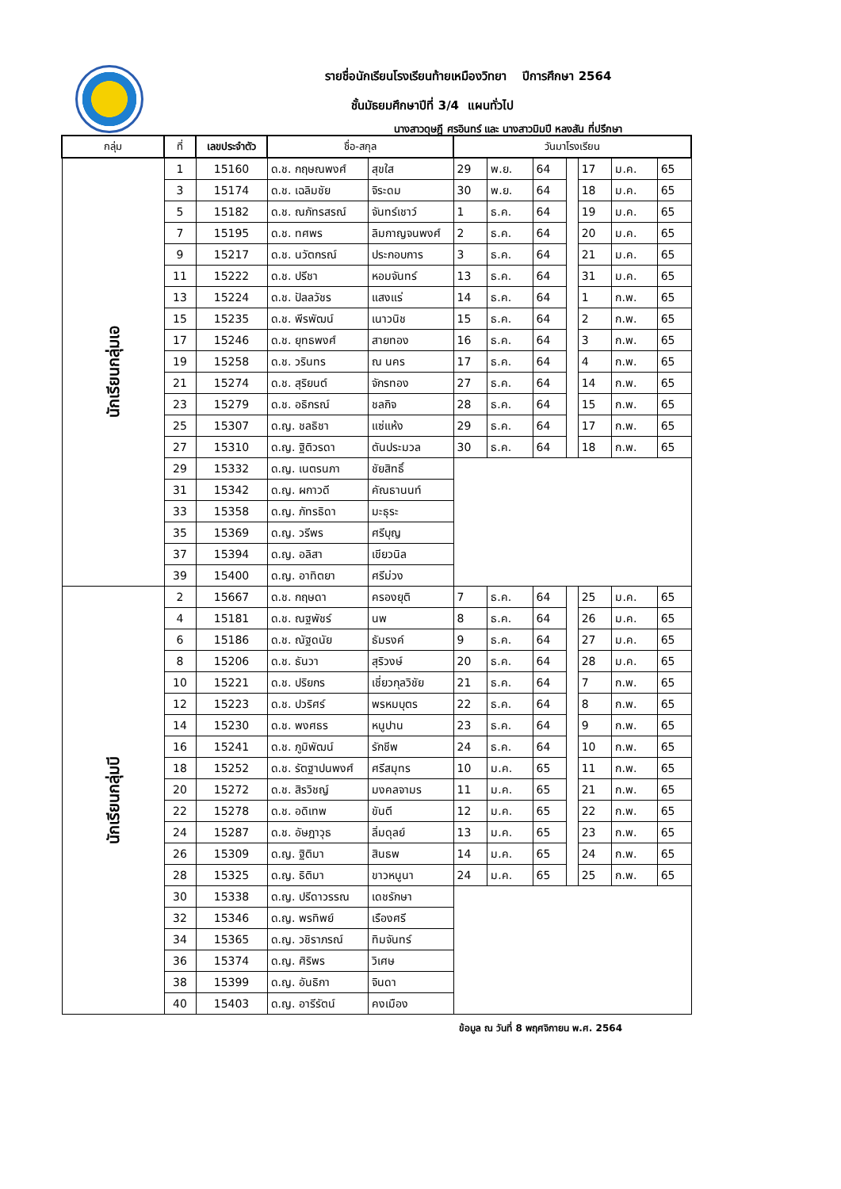รายชื่อนักเรียนโรงเรียนท้ายเหมืองวิทยา ปีการศึกษา 2564
ชั้นมัธยมศึกษาปีที่ 3/4 แผนทั่วไป
นางสาวดุษฎี ศรอินทร์ และ นางสาวมิมปี หลงสัน ที่ปรึกษา
| กลุ่ม | ที่ | เลขประจำตัว | ชื่อ-สกุล | | วันมาโรงเรียน | | | | | | |
| --- | --- | --- | --- | --- | --- | --- | --- | --- | --- | --- | --- |
| นักเรียนกลุ่มเอ | 1 | 15160 | ด.ช. กฤษณพงศ์ | สุขใส | 29 | พ.ย. | 64 | | 17 | ม.ค. | 65 |
| | 3 | 15174 | ด.ช. เฉลิมชัย | จิระดม | 30 | พ.ย. | 64 | | 18 | ม.ค. | 65 |
| | 5 | 15182 | ด.ช. ณภัทรสรณ์ | จันทร์เชาว์ | 1 | ธ.ค. | 64 | | 19 | ม.ค. | 65 |
| | 7 | 15195 | ด.ช. ทศพร | ลิมกาญจนพงศ์ | 2 | ธ.ค. | 64 | | 20 | ม.ค. | 65 |
| | 9 | 15217 | ด.ช. นวัตกรณ์ | ประกอบการ | 3 | ธ.ค. | 64 | | 21 | ม.ค. | 65 |
| | 11 | 15222 | ด.ช. ปรีชา | หอมจันทร์ | 13 | ธ.ค. | 64 | | 31 | ม.ค. | 65 |
| | 13 | 15224 | ด.ช. ปัลลวัชร | แสงแร่ | 14 | ธ.ค. | 64 | | 1 | ก.พ. | 65 |
| | 15 | 15235 | ด.ช. พีรพัฒน์ | เนาวนิช | 15 | ธ.ค. | 64 | | 2 | ก.พ. | 65 |
| | 17 | 15246 | ด.ช. ยุทธพงศ์ | สายทอง | 16 | ธ.ค. | 64 | | 3 | ก.พ. | 65 |
| | 19 | 15258 | ด.ช. วรินทร | ณ นคร | 17 | ธ.ค. | 64 | | 4 | ก.พ. | 65 |
| | 21 | 15274 | ด.ช. สุริยนต์ | จักรทอง | 27 | ธ.ค. | 64 | | 14 | ก.พ. | 65 |
| | 23 | 15279 | ด.ช. อธิกรณ์ | ชลกิจ | 28 | ธ.ค. | 64 | | 15 | ก.พ. | 65 |
| | 25 | 15307 | ด.ญ. ชลธิชา | แซ่แห้ง | 29 | ธ.ค. | 64 | | 17 | ก.พ. | 65 |
| | 27 | 15310 | ด.ญ. ฐิติวรดา | ตันประมวล | 30 | ธ.ค. | 64 | | 18 | ก.พ. | 65 |
| | 29 | 15332 | ด.ญ. เนตรนภา | ชัยสิทธิ์ | | | | | | | |
| | 31 | 15342 | ด.ญ. ผกาวดี | คัณธานนท์ | | | | | | | |
| | 33 | 15358 | ด.ญ. ภัทรธิดา | มะธุระ | | | | | | | |
| | 35 | 15369 | ด.ญ. วรีพร | ศรีบุญ | | | | | | | |
| | 37 | 15394 | ด.ญ. อลิสา | เขียวนิล | | | | | | | |
| | 39 | 15400 | ด.ญ. อาทิตยา | ศรีม่วง | | | | | | | |
| นักเรียนกลุ่มบี | 2 | 15667 | ด.ช. กฤษดา | ครองยุติ | 7 | ธ.ค. | 64 | | 25 | ม.ค. | 65 |
| | 4 | 15181 | ด.ช. ณฐพัชร์ | นพ | 8 | ธ.ค. | 64 | | 26 | ม.ค. | 65 |
| | 6 | 15186 | ด.ช. ณัฐดนัย | ธัมรงค์ | 9 | ธ.ค. | 64 | | 27 | ม.ค. | 65 |
| | 8 | 15206 | ด.ช. ธันวา | สุริวงษ์ | 20 | ธ.ค. | 64 | | 28 | ม.ค. | 65 |
| | 10 | 15221 | ด.ช. ปริยกร | เชี่ยวกุลวิชัย | 21 | ธ.ค. | 64 | | 7 | ก.พ. | 65 |
| | 12 | 15223 | ด.ช. ปวริศร์ | พรหมบุตร | 22 | ธ.ค. | 64 | | 8 | ก.พ. | 65 |
| | 14 | 15230 | ด.ช. พงศธร | หนูปาน | 23 | ธ.ค. | 64 | | 9 | ก.พ. | 65 |
| | 16 | 15241 | ด.ช. ภูมิพัฒน์ | รักชีพ | 24 | ธ.ค. | 64 | | 10 | ก.พ. | 65 |
| | 18 | 15252 | ด.ช. รัตฐาปนพงศ์ | ศรีสมุทร | 10 | ม.ค. | 65 | | 11 | ก.พ. | 65 |
| | 20 | 15272 | ด.ช. สิรวิชญ์ | มงคลจามร | 11 | ม.ค. | 65 | | 21 | ก.พ. | 65 |
| | 22 | 15278 | ด.ช. อดิเทพ | ขันตี | 12 | ม.ค. | 65 | | 22 | ก.พ. | 65 |
| | 24 | 15287 | ด.ช. อัษฎาวุธ | ลิ่มดุลย์ | 13 | ม.ค. | 65 | | 23 | ก.พ. | 65 |
| | 26 | 15309 | ด.ญ. ฐิติมา | สินธพ | 14 | ม.ค. | 65 | | 24 | ก.พ. | 65 |
| | 28 | 15325 | ด.ญ. ธิติมา | ขาวหนูนา | 24 | ม.ค. | 65 | | 25 | ก.พ. | 65 |
| | 30 | 15338 | ด.ญ. ปรีดาวรรณ | เดชรักษา | | | | | | | |
| | 32 | 15346 | ด.ญ. พรทิพย์ | เรืองศรี | | | | | | | |
| | 34 | 15365 | ด.ญ. วชิราภรณ์ | ทิมจันทร์ | | | | | | | |
| | 36 | 15374 | ด.ญ. ศิริพร | วิเศษ | | | | | | | |
| | 38 | 15399 | ด.ญ. อันธิกา | จินดา | | | | | | | |
| | 40 | 15403 | ด.ญ. อารีรัตน์ | คงเมือง | | | | | | | |
ข้อมูล ณ วันที่ 8 พฤศจิกายน พ.ศ. 2564